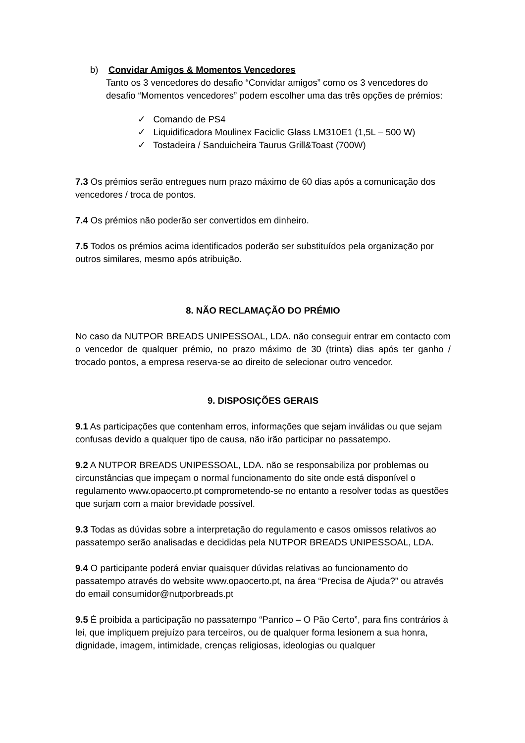b) Convidar Amigos & Momentos Vencedores
Tanto os 3 vencedores do desafio “Convidar amigos” como os 3 vencedores do desafio “Momentos vencedores” podem escolher uma das três opções de prémios:
✓ Comando de PS4
✓ Liquidificadora Moulinex Faciclic Glass LM310E1 (1,5L – 500 W)
✓ Tostadeira / Sanduicheira Taurus Grill&Toast (700W)
7.3 Os prémios serão entregues num prazo máximo de 60 dias após a comunicação dos vencedores / troca de pontos.
7.4 Os prémios não poderão ser convertidos em dinheiro.
7.5 Todos os prémios acima identificados poderão ser substituídos pela organização por outros similares, mesmo após atribuição.
8. NÃO RECLAMAÇÃO DO PRÉMIO
No caso da NUTPOR BREADS UNIPESSOAL, LDA. não conseguir entrar em contacto com o vencedor de qualquer prémio, no prazo máximo de 30 (trinta) dias após ter ganho / trocado pontos, a empresa reserva-se ao direito de selecionar outro vencedor.
9. DISPOSIÇÕES GERAIS
9.1 As participações que contenham erros, informações que sejam inválidas ou que sejam confusas devido a qualquer tipo de causa, não irão participar no passatempo.
9.2 A NUTPOR BREADS UNIPESSOAL, LDA. não se responsabiliza por problemas ou circunstâncias que impeçam o normal funcionamento do site onde está disponível o regulamento www.opaocerto.pt comprometendo-se no entanto a resolver todas as questões que surjam com a maior brevidade possível.
9.3 Todas as dúvidas sobre a interpretação do regulamento e casos omissos relativos ao passatempo serão analisadas e decididas pela NUTPOR BREADS UNIPESSOAL, LDA.
9.4 O participante poderá enviar quaisquer dúvidas relativas ao funcionamento do passatempo através do website www.opaocerto.pt, na área “Precisa de Ajuda?” ou através do email consumidor@nutporbreads.pt
9.5 É proibida a participação no passatempo “Panrico – O Pão Certo”, para fins contrários à lei, que impliquem prejuízo para terceiros, ou de qualquer forma lesionem a sua honra, dignidade, imagem, intimidade, crenças religiosas, ideologias ou qualquer